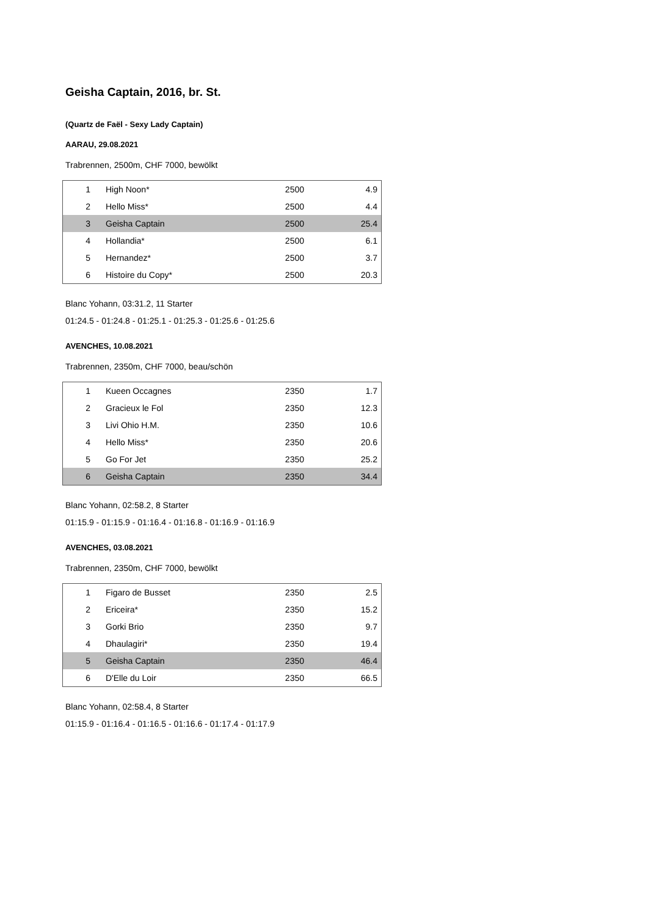Geisha Captain, 2016, br. St.
(Quartz de Faël - Sexy Lady Captain)
AARAU, 29.08.2021
Trabrennen, 2500m, CHF 7000, bewölkt
| 1 | High Noon* | 2500 | 4.9 |
| 2 | Hello Miss* | 2500 | 4.4 |
| 3 | Geisha Captain | 2500 | 25.4 |
| 4 | Hollandia* | 2500 | 6.1 |
| 5 | Hernandez* | 2500 | 3.7 |
| 6 | Histoire du Copy* | 2500 | 20.3 |
Blanc Yohann, 03:31.2, 11 Starter
01:24.5 - 01:24.8 - 01:25.1 - 01:25.3 - 01:25.6 - 01:25.6
AVENCHES, 10.08.2021
Trabrennen, 2350m, CHF 7000, beau/schön
| 1 | Kueen Occagnes | 2350 | 1.7 |
| 2 | Gracieux le Fol | 2350 | 12.3 |
| 3 | Livi Ohio H.M. | 2350 | 10.6 |
| 4 | Hello Miss* | 2350 | 20.6 |
| 5 | Go For Jet | 2350 | 25.2 |
| 6 | Geisha Captain | 2350 | 34.4 |
Blanc Yohann, 02:58.2, 8 Starter
01:15.9 - 01:15.9 - 01:16.4 - 01:16.8 - 01:16.9 - 01:16.9
AVENCHES, 03.08.2021
Trabrennen, 2350m, CHF 7000, bewölkt
| 1 | Figaro de Busset | 2350 | 2.5 |
| 2 | Ericeira* | 2350 | 15.2 |
| 3 | Gorki Brio | 2350 | 9.7 |
| 4 | Dhaulagiri* | 2350 | 19.4 |
| 5 | Geisha Captain | 2350 | 46.4 |
| 6 | D'Elle du Loir | 2350 | 66.5 |
Blanc Yohann, 02:58.4, 8 Starter
01:15.9 - 01:16.4 - 01:16.5 - 01:16.6 - 01:17.4 - 01:17.9